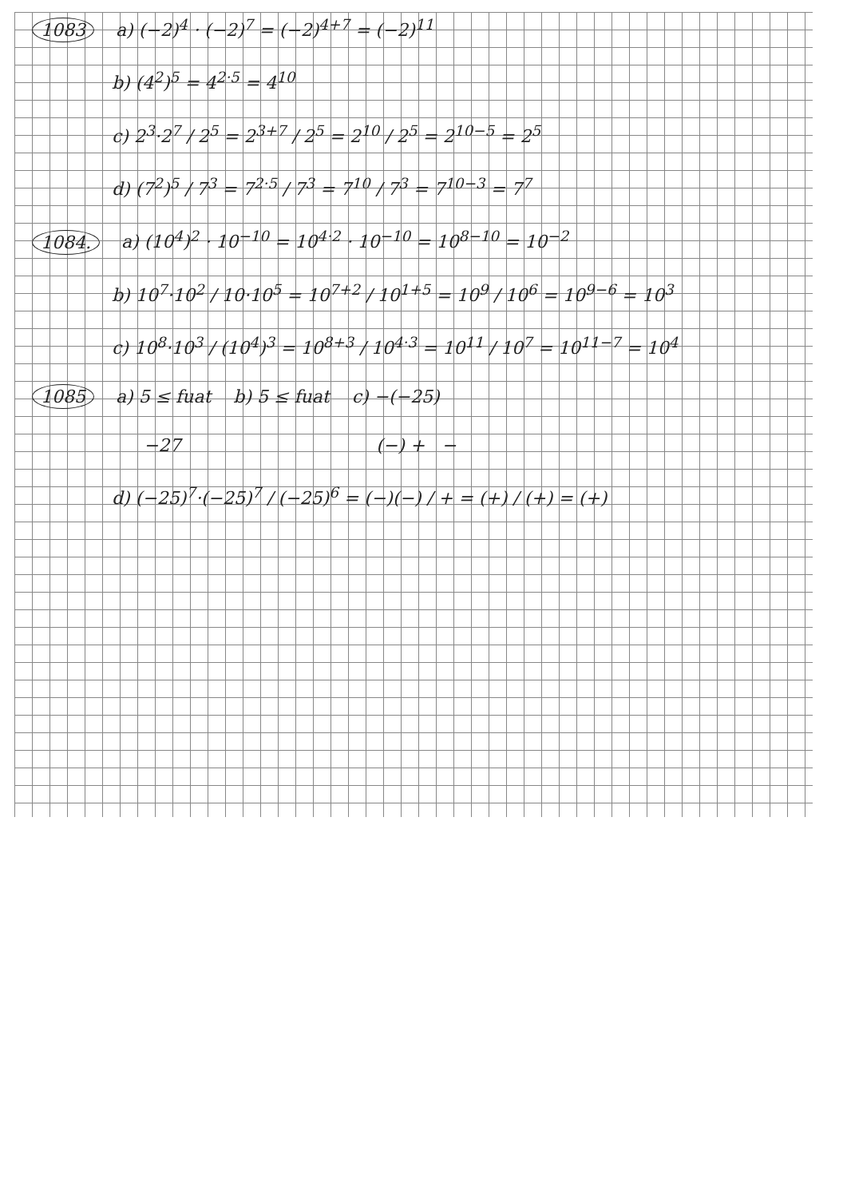1083 a) (−2)<sup>4</sup> · (−2)<sup>7</sup> = (−2)<sup>4+7</sup> = (−2)<sup>11</sup>
b) (4<sup>2</sup>)<sup>5</sup> = 4<sup>2·5</sup> = 4<sup>10</sup>
c) 2<sup>3</sup>·2<sup>7</sup> / 2<sup>5</sup> = 2<sup>3+7</sup> / 2<sup>5</sup> = 2<sup>10</sup> / 2<sup>5</sup> = 2<sup>10−5</sup> = 2<sup>5</sup>
d) (7<sup>2</sup>)<sup>5</sup> / 7<sup>3</sup> = 7<sup>2·5</sup> / 7<sup>3</sup> = 7<sup>10</sup> / 7<sup>3</sup> = 7<sup>10−3</sup> = 7<sup>7</sup>
1084. a) (10<sup>4</sup>)<sup>2</sup> · 10<sup>−10</sup> = 10<sup>4·2</sup> · 10<sup>−10</sup> = 10<sup>8−10</sup> = 10<sup>−2</sup>
b) 10<sup>7</sup>·10<sup>2</sup> / 10·10<sup>5</sup> = 10<sup>7+2</sup> / 10<sup>1+5</sup> = 10<sup>9</sup> / 10<sup>6</sup> = 10<sup>9−6</sup> = 10<sup>3</sup>
c) 10<sup>8</sup>·10<sup>3</sup> / (10<sup>4</sup>)<sup>3</sup> = 10<sup>8+3</sup> / 10<sup>4·3</sup> = 10<sup>11</sup> / 10<sup>7</sup> = 10<sup>11−7</sup> = 10<sup>4</sup>
1085 a) 5 ≤ fuat b) 5 ≤ fuat c) −(−25)
−27 (−) + −
d) (−25)<sup>7</sup>·(−25)<sup>7</sup> / (−25)<sup>6</sup> = (−)(−) / + = (+) / (+) = (+)